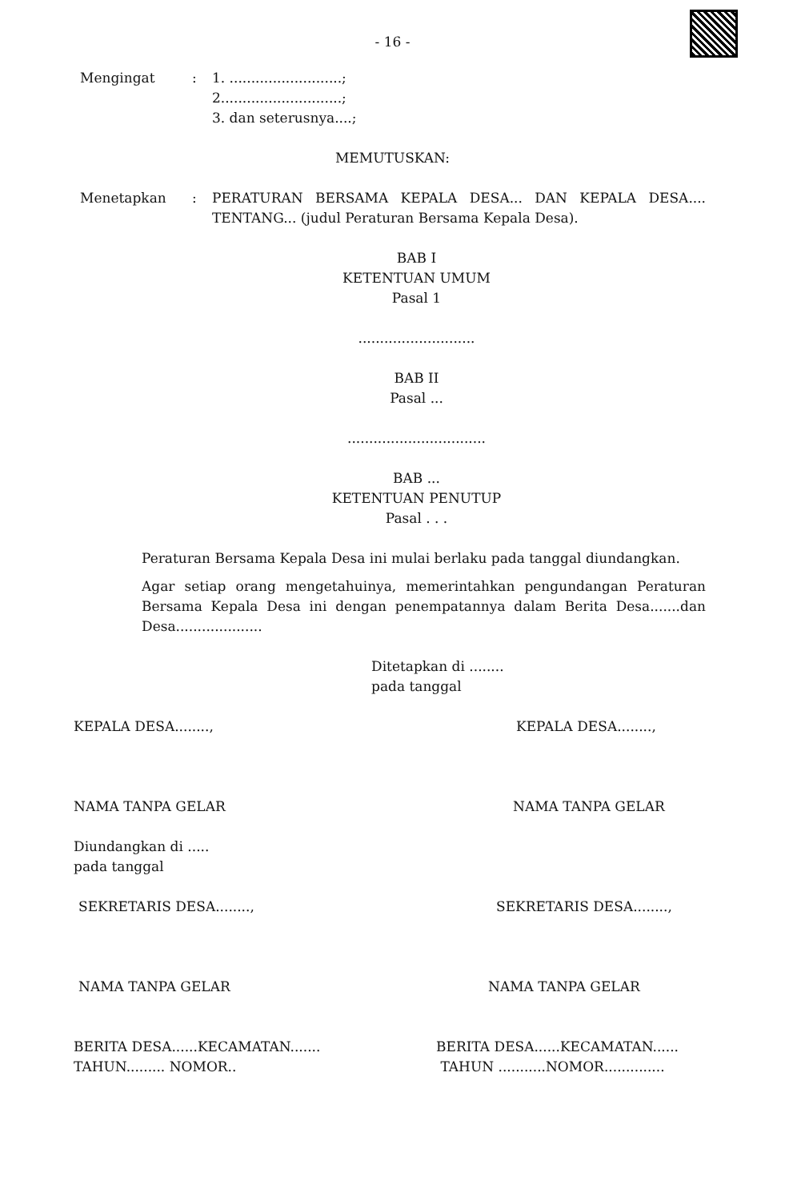- 16 -
Mengingat : 1. ..........................;
2............................;
3. dan seterusnya....;
MEMUTUSKAN:
Menetapkan : PERATURAN BERSAMA KEPALA DESA... DAN KEPALA DESA.... TENTANG... (judul Peraturan Bersama Kepala Desa).
BAB I
KETENTUAN UMUM
Pasal 1
...........................
BAB II
Pasal ...
................................
BAB ...
KETENTUAN PENUTUP
Pasal . . .
Peraturan Bersama Kepala Desa ini mulai berlaku pada tanggal diundangkan.
Agar setiap orang mengetahuinya, memerintahkan pengundangan Peraturan Bersama Kepala Desa ini dengan penempatannya dalam Berita Desa.......dan Desa....................
Ditetapkan di ........
pada tanggal
KEPALA DESA........, KEPALA DESA........,
NAMA TANPA GELAR NAMA TANPA GELAR
Diundangkan di .....
pada tanggal
SEKRETARIS DESA........, SEKRETARIS DESA........,
NAMA TANPA GELAR NAMA TANPA GELAR
BERITA DESA......KECAMATAN.......
TAHUN......... NOMOR..
BERITA DESA......KECAMATAN......
TAHUN ...........NOMOR..............